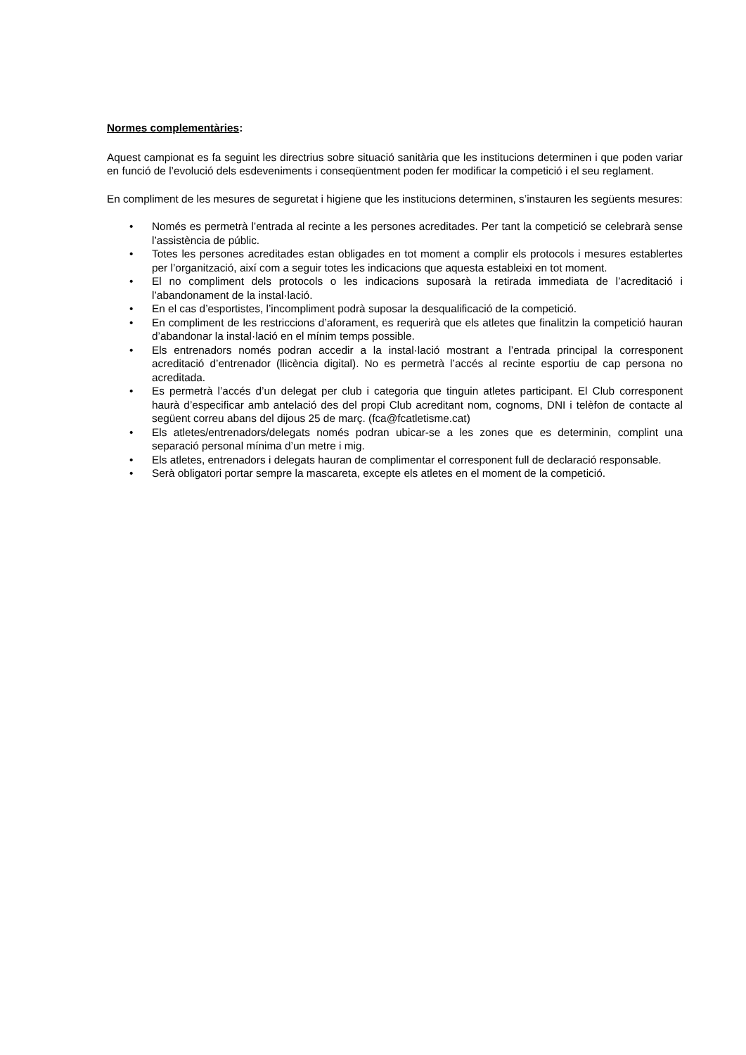Normes complementàries:
Aquest campionat es fa seguint les directrius sobre situació sanitària que les institucions determinen i que poden variar en funció de l’evolució dels esdeveniments i conseqüentment poden fer modificar la competició i el seu reglament.
En compliment de les mesures de seguretat i higiene que les institucions determinen, s’instauren les següents mesures:
• Només es permetrà l’entrada al recinte a les persones acreditades. Per tant la competició se celebrarà sense l’assistència de públic.
• Totes les persones acreditades estan obligades en tot moment a complir els protocols i mesures establertes per l’organització, així com a seguir totes les indicacions que aquesta estableixi en tot moment.
• El no compliment dels protocols o les indicacions suposarà la retirada immediata de l’acreditació i l’abandonament de la instal·lació.
• En el cas d’esportistes, l’incompliment podrà suposar la desqualificació de la competició.
• En compliment de les restriccions d’aforament, es requerirà que els atletes que finalitzin la competició hauran d’abandonar la instal·lació en el mínim temps possible.
• Els entrenadors només podran accedir a la instal·lació mostrant a l’entrada principal la corresponent acreditació d’entrenador (llicència digital). No es permetrà l’accés al recinte esportiu de cap persona no acreditada.
• Es permetrà l’accés d’un delegat per club i categoria que tinguin atletes participant. El Club corresponent haurà d’especificar amb antelació des del propi Club acreditant nom, cognoms, DNI i telèfon de contacte al següent correu abans del dijous 25 de març. (fca@fcatletisme.cat)
• Els atletes/entrenadors/delegats només podran ubicar-se a les zones que es determinin, complint una separació personal mínima d’un metre i mig.
• Els atletes, entrenadors i delegats hauran de complimentar el corresponent full de declaració responsable.
• Serà obligatori portar sempre la mascareta, excepte els atletes en el moment de la competició.